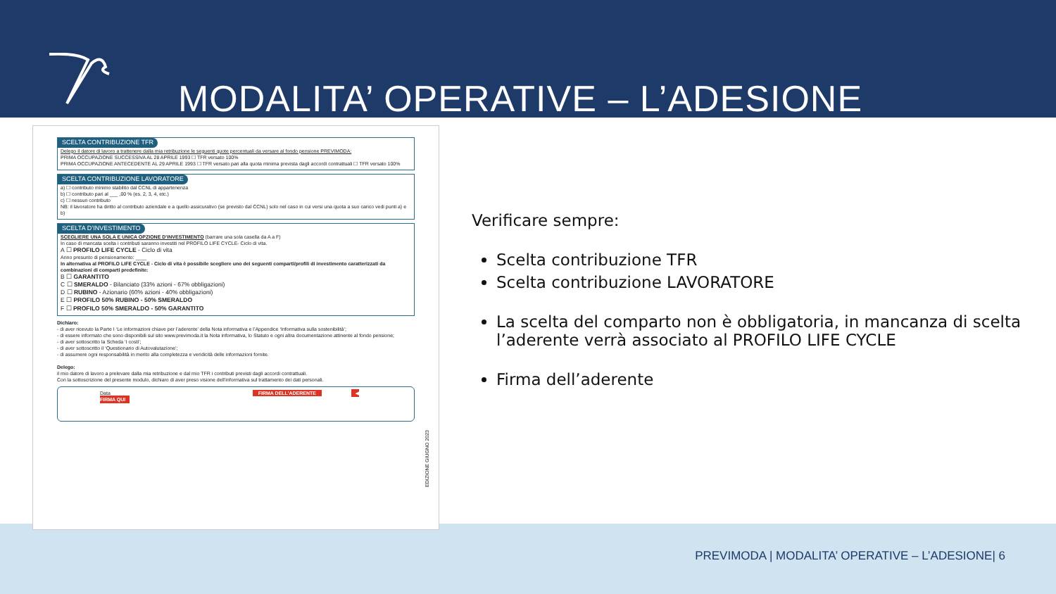MODALITA’ OPERATIVE – L’ADESIONE
SCELTA CONTRIBUZIONE TFR
Delego il datore di lavoro a trattenere dalla mia retribuzione le seguenti quote percentuali da versare al fondo pensione PREVIMODA:
PRIMA OCCUPAZIONE SUCCESSIVA AL 28 APRILE 1993 ☐ TFR versato 100%
PRIMA OCCUPAZIONE ANTECEDENTE AL 29 APRILE 1993 ☐ TFR versato pari alla quota minima prevista dagli accordi contrattuali ☐ TFR versato 100%
SCELTA CONTRIBUZIONE LAVORATORE
a) ☐ contributo minimo stabilito dal CCNL di appartenenza
b) ☐ contributo pari al ___ ,00 % (es. 2, 3, 4, etc.)
c) ☐ nessun contributo
NB: il lavoratore ha diritto al contributo aziendale e a quello assicurativo (se previsto dal CCNL) solo nel caso in cui versi una quota a suo carico vedi punti a) e b)
SCELTA D’INVESTIMENTO
SCEGLIERE UNA SOLA E UNICA OPZIONE D’INVESTIMENTO (barrare una sola casella da A a F)
In caso di mancata scelta i contributi saranno investiti nel PROFILO LIFE CYCLE- Ciclo di vita.
A ☐ PROFILO LIFE CYCLE - Ciclo di vita
Anno presunto di pensionamento: ____
In alternativa al PROFILO LIFE CYCLE - Ciclo di vita è possibile scegliere uno dei seguenti comparti/profili di investimento caratterizzati da combinazioni di comparti predefinite:
B ☐ GARANTITO
C ☐ SMERALDO - Bilanciato (33% azioni - 67% obbligazioni)
D ☐ RUBINO - Azionario (60% azioni - 40% obbligazioni)
E ☐ PROFILO 50% RUBINO - 50% SMERALDO
F ☐ PROFILO 50% SMERALDO - 50% GARANTITO
Dichiaro:
- di aver ricevuto la Parte I ‘Le informazioni chiave per l’aderente’ della Nota informativa e l’Appendice ‘Informativa sulla sostenibilità’;
- di essere informato che sono disponibili sul sito www.previmoda.it la Nota informativa, lo Statuto e ogni altra documentazione attinente al fondo pensione;
- di aver sottoscritto la Scheda ‘I costi’;
- di aver sottoscritto il ‘Questionario di Autovalutazione’;
- di assumere ogni responsabilità in merito alla completezza e veridicità delle informazioni fornite.
Delego:
il mio datore di lavoro a prelevare dalla mia retribuzione e dal mio TFR i contributi previsti dagli accordi contrattuali.
Con la sottoscrizione del presente modulo, dichiaro di aver preso visione dell’informativa sul trattamento dei dati personali.
Data FIRMA DELL’ADERENTE ◀ FIRMA QUI
EDIZIONE GIUGNO 2023
Verificare sempre:
Scelta contribuzione TFR
Scelta contribuzione LAVORATORE
La scelta del comparto non è obbligatoria, in mancanza di scelta l’aderente verrà associato al PROFILO LIFE CYCLE
Firma dell’aderente
PREVIMODA | MODALITA’ OPERATIVE – L’ADESIONE| 6